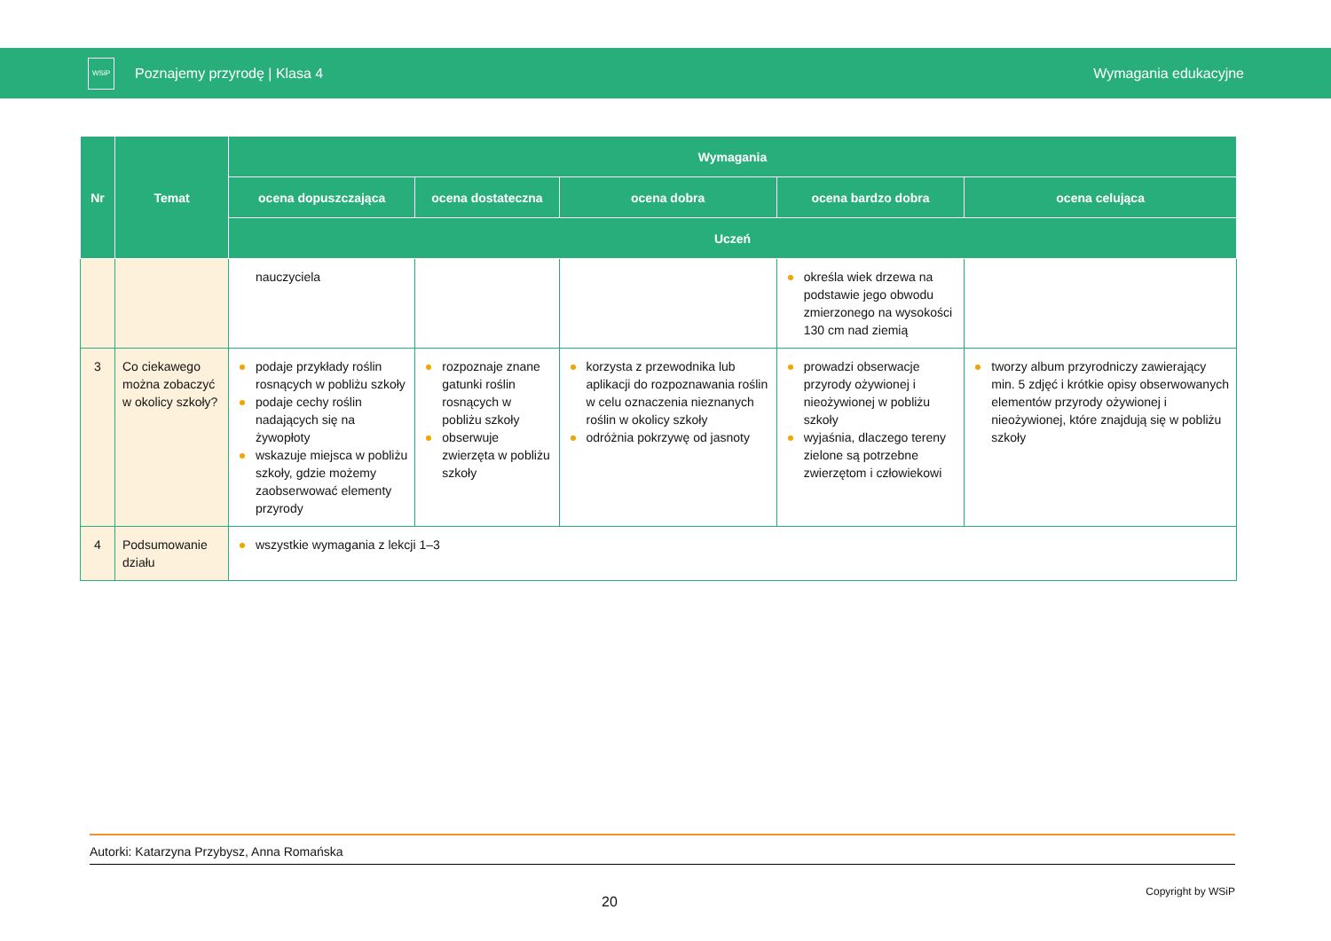WSiP
Poznajemy przyrodę | Klasa 4 Wymagania edukacyjne
| Nr | Temat | Wymagania | | | | |
| --- | --- | --- | --- | --- | --- | --- |
| | | ocena dopuszczająca | ocena dostateczna | ocena dobra | ocena bardzo dobra | ocena celująca |
| | | Uczeń | | | | |
| | | nauczyciela | | | określa wiek drzewa na podstawie jego obwodu zmierzonego na wysokości 130 cm nad ziemią | |
| 3 | Co ciekawego można zobaczyć w okolicy szkoły? | podaje przykłady roślin rosnących w pobliżu szkoły podaje cechy roślin nadających się na żywopłoty wskazuje miejsca w pobliżu szkoły, gdzie możemy zaobserwować elementy przyrody | rozpoznaje znane gatunki roślin rosnących w pobliżu szkoły obserwuje zwierzęta w pobliżu szkoły | korzysta z przewodnika lub aplikacji do rozpoznawania roślin w celu oznaczenia nieznanych roślin w okolicy szkoły odróżnia pokrzywę od jasnoty | prowadzi obserwacje przyrody ożywionej i nieożywionej w pobliżu szkoły wyjaśnia, dlaczego tereny zielone są potrzebne zwierzętom i człowiekowi | tworzy album przyrodniczy zawierający min. 5 zdjęć i krótkie opisy obserwowanych elementów przyrody ożywionej i nieożywionej, które znajdują się w pobliżu szkoły |
| 4 | Podsumowanie działu | wszystkie wymagania z lekcji 1–3 | | | | |
Autorki: Katarzyna Przybysz, Anna Romańska
20
Copyright by WSiP